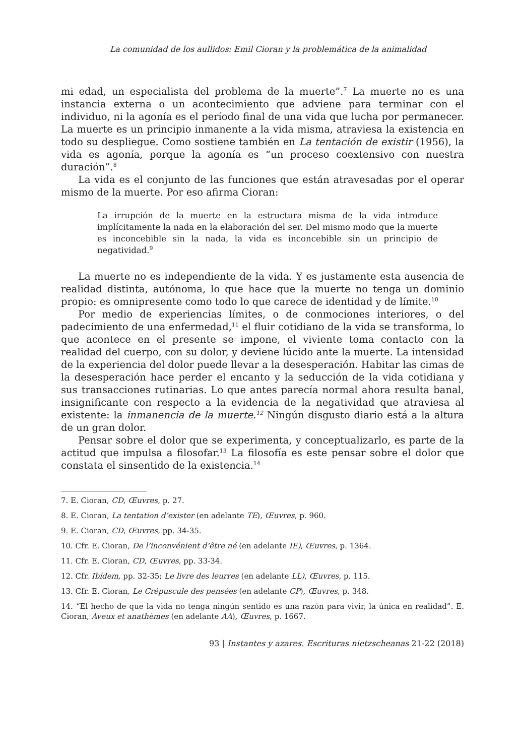La comunidad de los aullidos: Emil Cioran y la problemática de la animalidad
mi edad, un especialista del problema de la muerte”.<sup>7</sup> La muerte no es una instancia externa o un acontecimiento que adviene para terminar con el individuo, ni la agonía es el período final de una vida que lucha por permanecer. La muerte es un principio inmanente a la vida misma, atraviesa la existencia en todo su despliegue. Como sostiene también en La tentación de existir (1956), la vida es agonía, porque la agonía es “un proceso coextensivo con nuestra duración”.<sup>8</sup>
La vida es el conjunto de las funciones que están atravesadas por el operar mismo de la muerte. Por eso afirma Cioran:
La irrupción de la muerte en la estructura misma de la vida introduce implícitamente la nada en la elaboración del ser. Del mismo modo que la muerte es inconcebible sin la nada, la vida es inconcebible sin un principio de negatividad.<sup>9</sup>
La muerte no es independiente de la vida. Y es justamente esta ausencia de realidad distinta, autónoma, lo que hace que la muerte no tenga un dominio propio: es omnipresente como todo lo que carece de identidad y de límite.<sup>10</sup>
Por medio de experiencias límites, o de conmociones interiores, o del padecimiento de una enfermedad,<sup>11</sup> el fluir cotidiano de la vida se transforma, lo que acontece en el presente se impone, el viviente toma contacto con la realidad del cuerpo, con su dolor, y deviene lúcido ante la muerte. La intensidad de la experiencia del dolor puede llevar a la desesperación. Habitar las cimas de la desesperación hace perder el encanto y la seducción de la vida cotidiana y sus transacciones rutinarias. Lo que antes parecía normal ahora resulta banal, insignificante con respecto a la evidencia de la negatividad que atraviesa al existente: la inmanencia de la muerte.<sup>12</sup> Ningún disgusto diario está a la altura de un gran dolor.
Pensar sobre el dolor que se experimenta, y conceptualizarlo, es parte de la actitud que impulsa a filosofar.<sup>13</sup> La filosofía es este pensar sobre el dolor que constata el sinsentido de la existencia.<sup>14</sup>
7. E. Cioran, CD, Œuvres, p. 27.
8. E. Cioran, La tentation d’exister (en adelante TE), Œuvres, p. 960.
9. E. Cioran, CD, Œuvres, pp. 34-35.
10. Cfr. E. Cioran, De l’inconvénient d’être né (en adelante IE), Œuvres, p. 1364.
11. Cfr. E. Cioran, CD, Œuvres, pp. 33-34.
12. Cfr. Ibídem, pp. 32-35; Le livre des leurres (en adelante LL), Œuvres, p. 115.
13. Cfr. E. Cioran, Le Crépuscule des pensées (en adelante CP), Œuvres, p. 348.
14. “El hecho de que la vida no tenga ningún sentido es una razón para vivir, la única en realidad”. E. Cioran, Aveux et anathèmes (en adelante AA), Œuvres, p. 1667.
93 | Instantes y azares. Escrituras nietzscheanas 21-22 (2018)